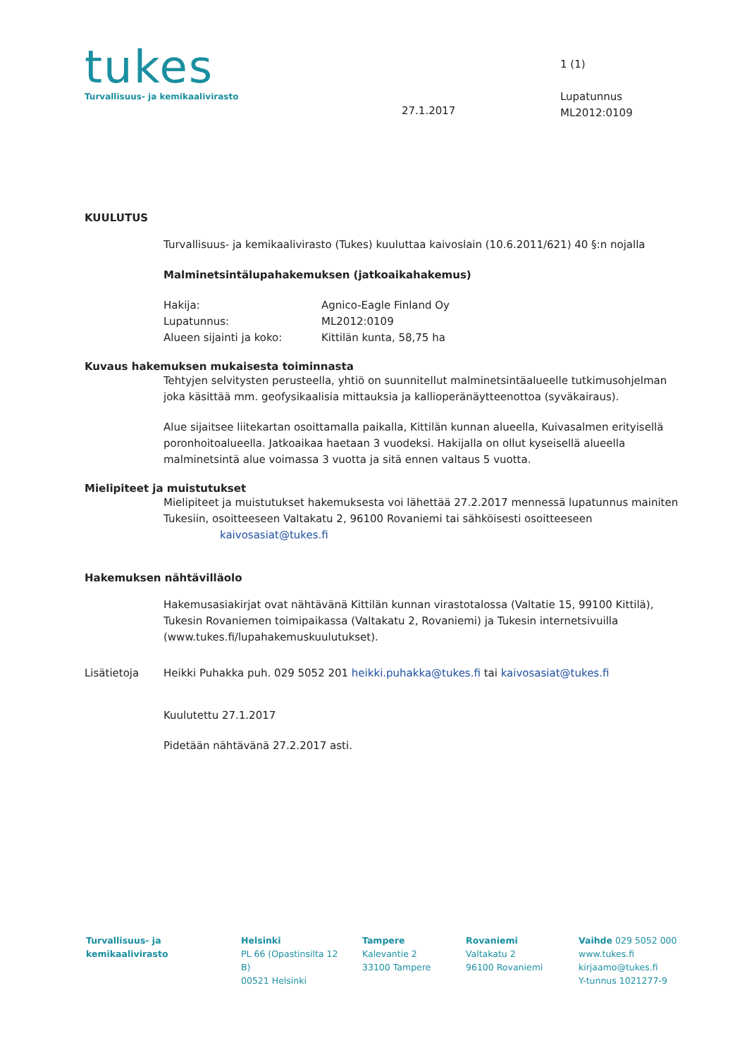tukes
Turvallisuus- ja kemikaalivirasto
27.1.2017
1 (1)
Lupatunnus
ML2012:0109
KUULUTUS
Turvallisuus- ja kemikaalivirasto (Tukes) kuuluttaa kaivoslain (10.6.2011/621) 40 §:n nojalla
Malminetsintälupahakemuksen (jatkoaikahakemus)
Hakija: Agnico-Eagle Finland Oy
Lupatunnus: ML2012:0109
Alueen sijainti ja koko: Kittilän kunta, 58,75 ha
Kuvaus hakemuksen mukaisesta toiminnasta
Tehtyjen selvitysten perusteella, yhtiö on suunnitellut malminetsintäalueelle tutkimusohjelman joka käsittää mm. geofysikaalisia mittauksia ja kallioperänäytteenottoa (syväkairaus).
Alue sijaitsee liitekartan osoittamalla paikalla, Kittilän kunnan alueella, Kuivasalmen erityisellä poronhoitoalueella. Jatkoaikaa haetaan 3 vuodeksi. Hakijalla on ollut kyseisellä alueella malminetsintä alue voimassa 3 vuotta ja sitä ennen valtaus 5 vuotta.
Mielipiteet ja muistutukset
Mielipiteet ja muistutukset hakemuksesta voi lähettää 27.2.2017 mennessä lupatunnus mainiten Tukesiin, osoitteeseen Valtakatu 2, 96100 Rovaniemi tai sähköisesti osoitteeseen kaivosasiat@tukes.fi
Hakemuksen nähtävilläolo
Hakemusasiakirjat ovat nähtävänä Kittilän kunnan virastotalossa (Valtatie 15, 99100 Kittilä), Tukesin Rovaniemen toimipaikassa (Valtakatu 2, Rovaniemi) ja Tukesin internetsivuilla (www.tukes.fi/lupahakemuskuulutukset).
Lisätietoja Heikki Puhakka puh. 029 5052 201 heikki.puhakka@tukes.fi tai kaivosasiat@tukes.fi
Kuulutettu 27.1.2017
Pidetään nähtävänä 27.2.2017 asti.
Turvallisuus- ja
kemikaalivirasto
Helsinki
PL 66 (Opastinsilta 12 B)
00521 Helsinki
Tampere
Kalevantie 2
33100 Tampere
Rovaniemi
Valtakatu 2
96100 Rovaniemi
Vaihde 029 5052 000
www.tukes.fi
kirjaamo@tukes.fi
Y-tunnus 1021277-9